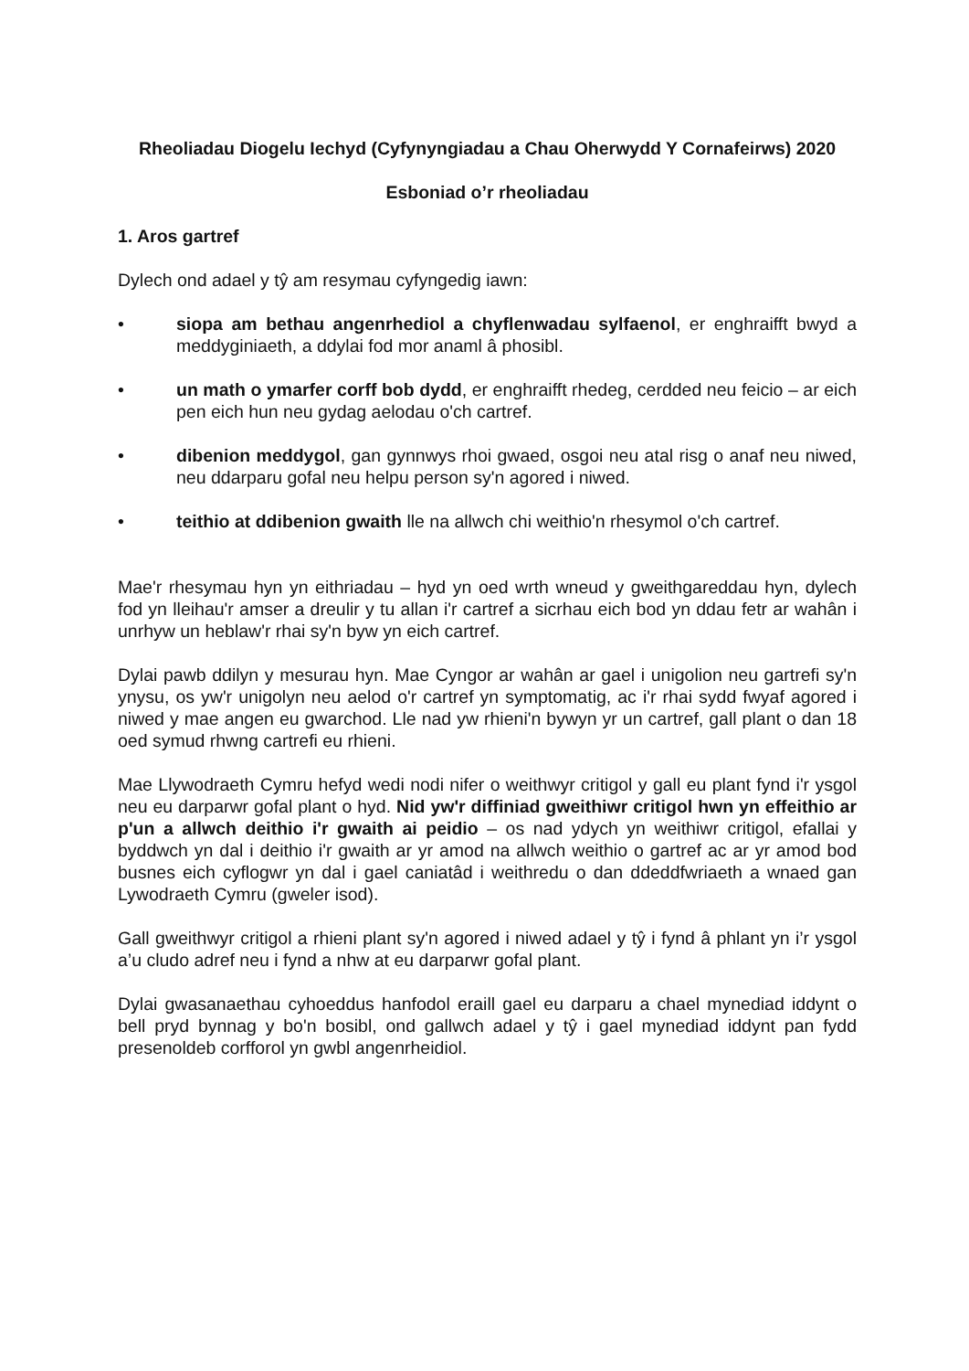Rheoliadau Diogelu Iechyd (Cyfynyngiadau a Chau Oherwydd Y Cornafeirws) 2020
Esboniad o’r rheoliadau
1. Aros gartref
Dylech ond adael y tŷ am resymau cyfyngedig iawn:
• siopa am bethau angenrhediol a chyflenwadau sylfaenol, er enghraifft bwyd a meddyginiaeth, a ddylai fod mor anaml â phosibl.
• un math o ymarfer corff bob dydd, er enghraifft rhedeg, cerdded neu feicio – ar eich pen eich hun neu gydag aelodau o'ch cartref.
• dibenion meddygol, gan gynnwys rhoi gwaed, osgoi neu atal risg o anaf neu niwed, neu ddarparu gofal neu helpu person sy'n agored i niwed.
• teithio at ddibenion gwaith lle na allwch chi weithio'n rhesymol o'ch cartref.
Mae'r rhesymau hyn yn eithriadau – hyd yn oed wrth wneud y gweithgareddau hyn, dylech fod yn lleihau'r amser a dreulir y tu allan i'r cartref a sicrhau eich bod yn ddau fetr ar wahân i unrhyw un heblaw'r rhai sy'n byw yn eich cartref.
Dylai pawb ddilyn y mesurau hyn. Mae Cyngor ar wahân ar gael i unigolion neu gartrefi sy'n ynysu, os yw'r unigolyn neu aelod o'r cartref yn symptomatig, ac i'r rhai sydd fwyaf agored i niwed y mae angen eu gwarchod. Lle nad yw rhieni'n bywyn yr un cartref, gall plant o dan 18 oed symud rhwng cartrefi eu rhieni.
Mae Llywodraeth Cymru hefyd wedi nodi nifer o weithwyr critigol y gall eu plant fynd i'r ysgol neu eu darparwr gofal plant o hyd. Nid yw'r diffiniad gweithiwr critigol hwn yn effeithio ar p'un a allwch deithio i'r gwaith ai peidio – os nad ydych yn weithiwr critigol, efallai y byddwch yn dal i deithio i'r gwaith ar yr amod na allwch weithio o gartref ac ar yr amod bod busnes eich cyflogwr yn dal i gael caniatâd i weithredu o dan ddeddfwriaeth a wnaed gan Lywodraeth Cymru (gweler isod).
Gall gweithwyr critigol a rhieni plant sy'n agored i niwed adael y tŷ i fynd â phlant yn i’r ysgol a’u cludo adref neu i fynd a nhw at eu darparwr gofal plant.
Dylai gwasanaethau cyhoeddus hanfodol eraill gael eu darparu a chael mynediad iddynt o bell pryd bynnag y bo'n bosibl, ond gallwch adael y tŷ i gael mynediad iddynt pan fydd presenoldeb corfforol yn gwbl angenrheidiol.